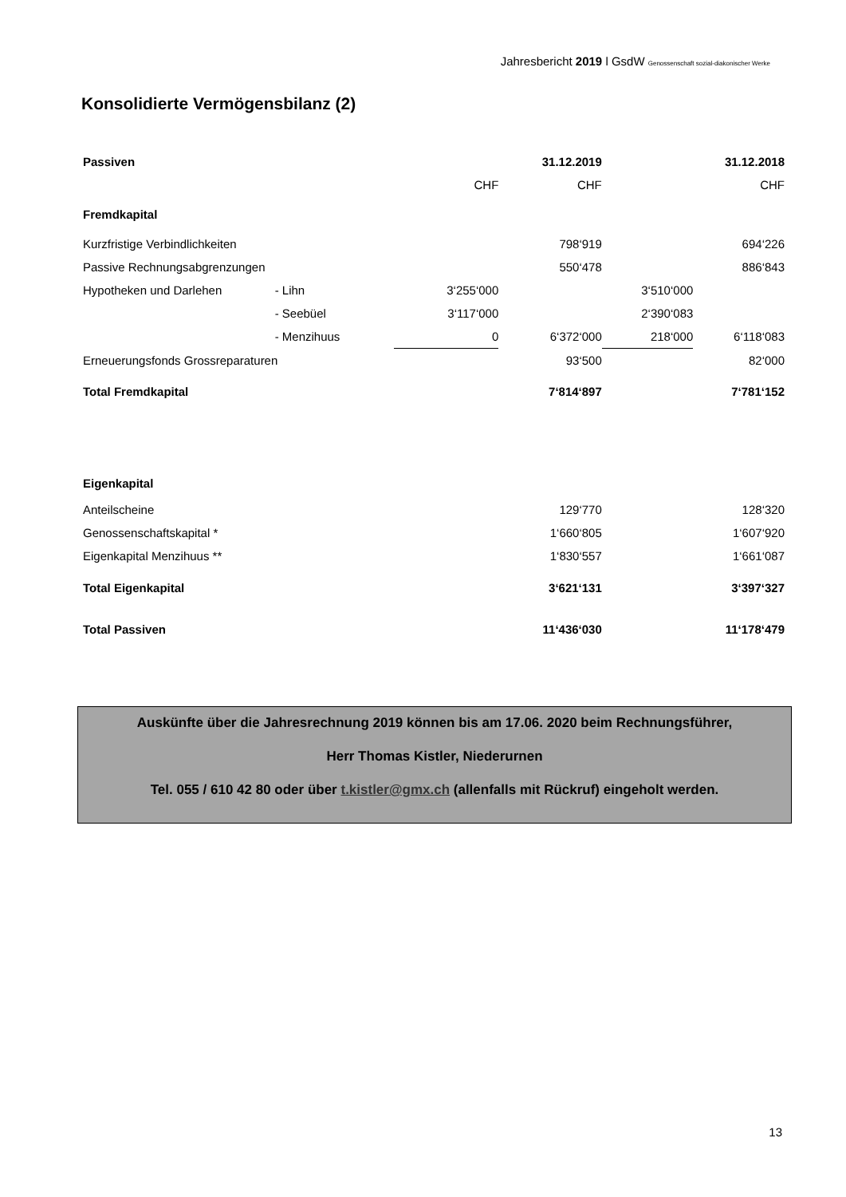Jahresbericht 2019 l GsdW Genossenschaft sozial-diakonischer Werke
Konsolidierte Vermögensbilanz (2)
| Passiven | | | 31.12.2019 | | 31.12.2018 |
| | | CHF | CHF | | CHF |
| Fremdkapital | | | | | |
| Kurzfristige Verbindlichkeiten | | | 798‘919 | | 694‘226 |
| Passive Rechnungsabgrenzungen | | | 550‘478 | | 886‘843 |
| Hypotheken und Darlehen | - Lihn | 3‘255‘000 | | 3‘510‘000 | |
| | - Seebüel | 3‘117‘000 | | 2‘390‘083 | |
| | - Menzihuus | 0 | 6‘372‘000 | 218‘000 | 6‘118‘083 |
| Erneuerungsfonds Grossreparaturen | | | 93‘500 | | 82‘000 |
| Total Fremdkapital | | | 7‘814‘897 | | 7‘781‘152 |
| Eigenkapital | | | | | |
| Anteilscheine | | | 129‘770 | | 128‘320 |
| Genossenschaftskapital * | | | 1‘660‘805 | | 1‘607‘920 |
| Eigenkapital Menzihuus ** | | | 1‘830‘557 | | 1‘661‘087 |
| Total Eigenkapital | | | 3‘621‘131 | | 3‘397‘327 |
| Total Passiven | | | 11‘436‘030 | | 11‘178‘479 |
Auskünfte über die Jahresrechnung 2019 können bis am 17.06. 2020 beim Rechnungsführer,
Herr Thomas Kistler, Niederurnen
Tel. 055 / 610 42 80 oder über t.kistler@gmx.ch (allenfalls mit Rückruf) eingeholt werden.
13